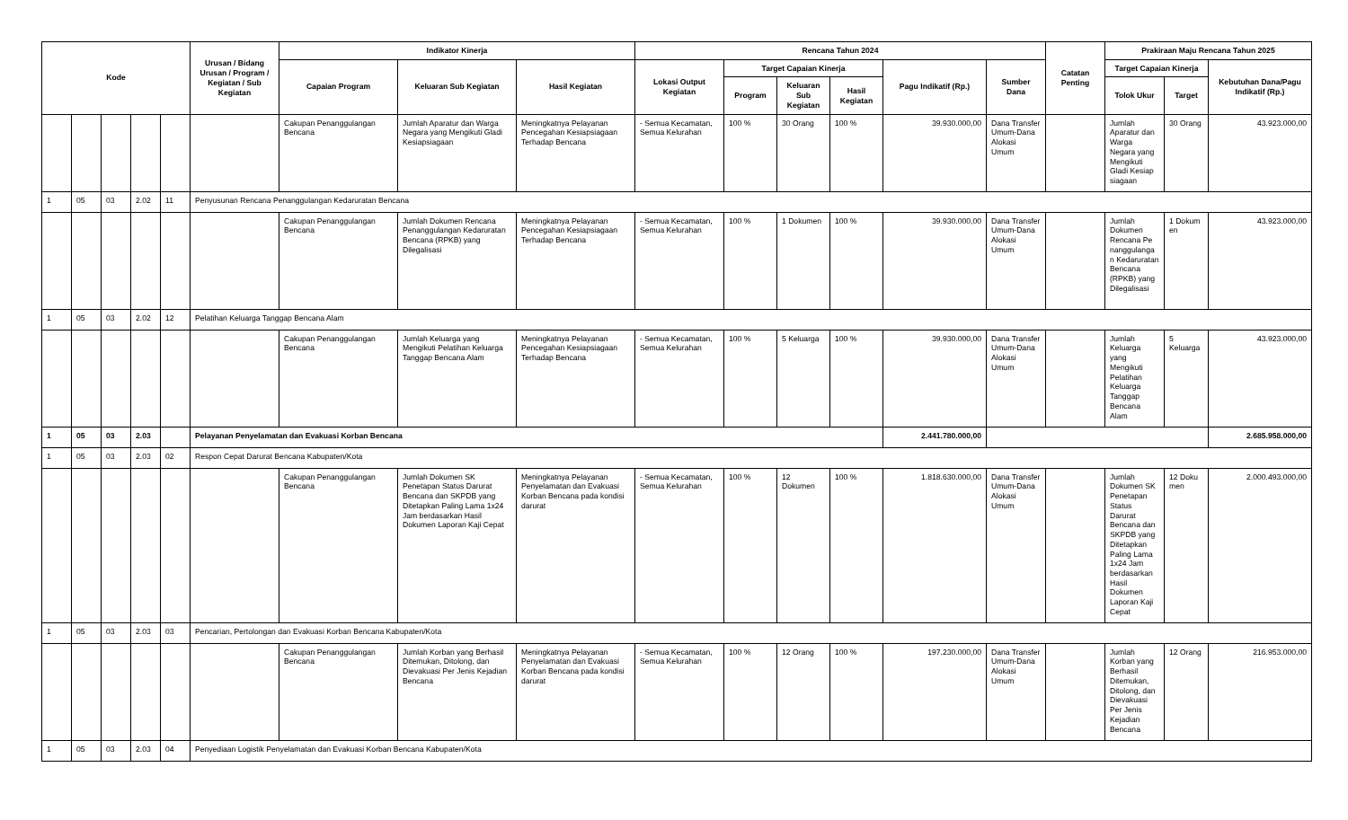| Kode | | | | | Urusan / Bidang Urusan / Program / Kegiatan / Sub Kegiatan | Indikator Kinerja | | | Rencana Tahun 2024 | | | | | | Catatan Penting | Prakiraan Maju Rencana Tahun 2025 | | |
| --- | --- | --- | --- | --- | --- | --- | --- | --- | --- | --- | --- | --- | --- | --- | --- | --- | --- | --- |
| | | | | | | Capaian Program | Keluaran Sub Kegiatan | Hasil Kegiatan | Lokasi Output Kegiatan | Target Capaian Kinerja | | | Pagu Indikatif (Rp.) | Sumber Dana | | Target Capaian Kinerja | | Kebutuhan Dana/Pagu Indikatif (Rp.) |
| | | | | | | | | | | Program | Keluaran Sub Kegiatan | Hasil Kegiatan | | | | Tolok Ukur | Target | |
| | | | | | | Cakupan Penanggulangan Bencana | Jumlah Aparatur dan Warga Negara yang Mengikuti Gladi Kesiapsiagaan | Meningkatnya Pelayanan Pencegahan Kesiapsiagaan Terhadap Bencana | - Semua Kecamatan, Semua Kelurahan | 100 % | 30 Orang | 100 % | 39.930.000,00 | Dana Transfer Umum-Dana Alokasi Umum | | Jumlah Aparatur dan Warga Negara yang Mengikuti Gladi Kesiap siagaan | 30 Orang | 43.923.000,00 |
| 1 | 05 | 03 | 2.02 | 11 | Penyusunan Rencana Penanggulangan Kedaruratan Bencana | | | | | | | | | | | | | |
| | | | | | | Cakupan Penanggulangan Bencana | Jumlah Dokumen Rencana Penanggulangan Kedaruratan Bencana (RPKB) yang Dilegalisasi | Meningkatnya Pelayanan Pencegahan Kesiapsiagaan Terhadap Bencana | - Semua Kecamatan, Semua Kelurahan | 100 % | 1 Dokumen | 100 % | 39.930.000,00 | Dana Transfer Umum-Dana Alokasi Umum | | Jumlah Dokumen Rencana Pe nanggulanga n Kedaruratan Bencana (RPKB) yang Dilegalisasi | 1 Dokum en | 43.923.000,00 |
| 1 | 05 | 03 | 2.02 | 12 | Pelatihan Keluarga Tanggap Bencana Alam | | | | | | | | | | | | | |
| | | | | | | Cakupan Penanggulangan Bencana | Jumlah Keluarga yang Mengikuti Pelatihan Keluarga Tanggap Bencana Alam | Meningkatnya Pelayanan Pencegahan Kesiapsiagaan Terhadap Bencana | - Semua Kecamatan, Semua Kelurahan | 100 % | 5 Keluarga | 100 % | 39.930.000,00 | Dana Transfer Umum-Dana Alokasi Umum | | Jumlah Keluarga yang Mengikuti Pelatihan Keluarga Tanggap Bencana Alam | 5 Keluarga | 43.923.000,00 |
| 1 | 05 | 03 | 2.03 | | Pelayanan Penyelamatan dan Evakuasi Korban Bencana | | | | | | | | 2.441.780.000,00 | | | | | 2.685.958.000,00 |
| 1 | 05 | 03 | 2.03 | 02 | Respon Cepat Darurat Bencana Kabupaten/Kota | | | | | | | | | | | | | |
| | | | | | | Cakupan Penanggulangan Bencana | Jumlah Dokumen SK Penetapan Status Darurat Bencana dan SKPDB yang Ditetapkan Paling Lama 1x24 Jam berdasarkan Hasil Dokumen Laporan Kaji Cepat | Meningkatnya Pelayanan Penyelamatan dan Evakuasi Korban Bencana pada kondisi darurat | - Semua Kecamatan, Semua Kelurahan | 100 % | 12 Dokumen | 100 % | 1.818.630.000,00 | Dana Transfer Umum-Dana Alokasi Umum | | Jumlah Dokumen SK Penetapan Status Darurat Bencana dan SKPDB yang Ditetapkan Paling Lama 1x24 Jam berdasarkan Hasil Dokumen Laporan Kaji Cepat | 12 Doku men | 2.000.493.000,00 |
| 1 | 05 | 03 | 2.03 | 03 | Pencarian, Pertolongan dan Evakuasi Korban Bencana Kabupaten/Kota | | | | | | | | | | | | | |
| | | | | | | Cakupan Penanggulangan Bencana | Jumlah Korban yang Berhasil Ditemukan, Ditolong, dan Dievakuasi Per Jenis Kejadian Bencana | Meningkatnya Pelayanan Penyelamatan dan Evakuasi Korban Bencana pada kondisi darurat | - Semua Kecamatan, Semua Kelurahan | 100 % | 12 Orang | 100 % | 197.230.000,00 | Dana Transfer Umum-Dana Alokasi Umum | | Jumlah Korban yang Berhasil Ditemukan, Ditolong, dan Dievakuasi Per Jenis Kejadian Bencana | 12 Orang | 216.953.000,00 |
| 1 | 05 | 03 | 2.03 | 04 | Penyediaan Logistik Penyelamatan dan Evakuasi Korban Bencana Kabupaten/Kota | | | | | | | | | | | | | |